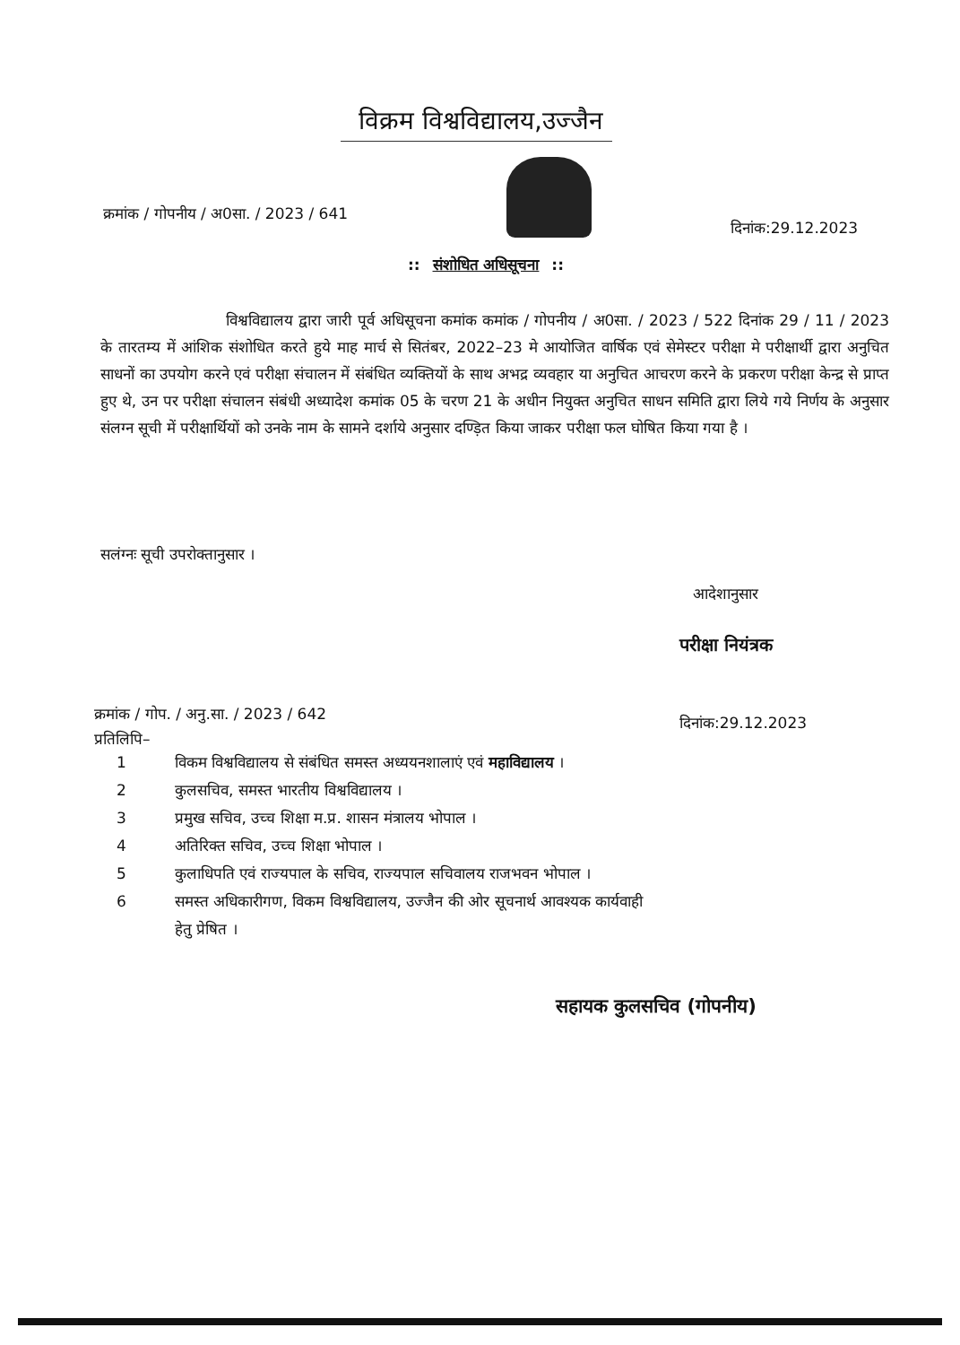विक्रम विश्वविद्यालय,उज्जैन
क्रमांक / गोपनीय / अ0सा. / 2023 / 641
दिनांक:29.12.2023
:: संशोधित अधिसूचना ::
विश्वविद्यालय द्वारा जारी पूर्व अधिसूचना कमांक कमांक / गोपनीय / अ0सा. / 2023 / 522 दिनांक 29 / 11 / 2023 के तारतम्य में आंशिक संशोधित करते हुये माह मार्च से सितंबर, 2022–23 मे आयोजित वार्षिक एवं सेमेस्टर परीक्षा मे परीक्षार्थी द्वारा अनुचित साधनों का उपयोग करने एवं परीक्षा संचालन में संबंधित व्यक्तियों के साथ अभद्र व्यवहार या अनुचित आचरण करने के प्रकरण परीक्षा केन्द्र से प्राप्त हुए थे, उन पर परीक्षा संचालन संबंधी अध्यादेश कमांक 05 के चरण 21 के अधीन नियुक्त अनुचित साधन समिति द्वारा लिये गये निर्णय के अनुसार संलग्न सूची में परीक्षार्थियों को उनके नाम के सामने दर्शाये अनुसार दण्ड़ित किया जाकर परीक्षा फल घोषित किया गया है ।
सलंग्नः सूची उपरोक्तानुसार ।
आदेशानुसार
परीक्षा नियंत्रक
क्रमांक / गोप. / अनु.सा. / 2023 / 642
प्रतिलिपि–
दिनांक:29.12.2023
1 विकम विश्वविद्यालय से संबंधित समस्त अध्ययनशालाएं एवं महाविद्यालय ।
2 कुलसचिव, समस्त भारतीय विश्वविद्यालय ।
3 प्रमुख सचिव, उच्च शिक्षा म.प्र. शासन मंत्रालय भोपाल ।
4 अतिरिक्त सचिव, उच्च शिक्षा भोपाल ।
5 कुलाधिपति एवं राज्यपाल के सचिव, राज्यपाल सचिवालय राजभवन भोपाल ।
6 समस्त अधिकारीगण, विकम विश्वविद्यालय, उज्जैन की ओर सूचनार्थ आवश्यक कार्यवाही
हेतु प्रेषित ।
सहायक कुलसचिव (गोपनीय)